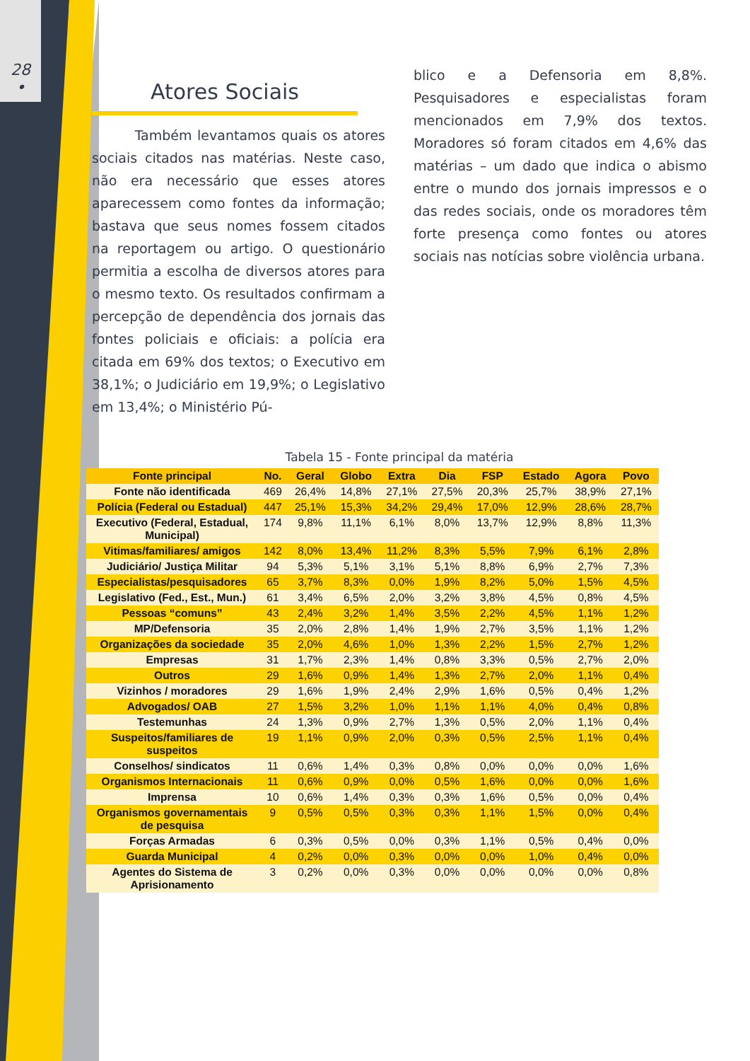28
•
Atores Sociais
Também levantamos quais os atores sociais citados nas matérias. Neste caso, não era necessário que esses atores aparecessem como fontes da informação; bastava que seus nomes fossem citados na reportagem ou artigo. O questionário permitia a escolha de diversos atores para o mesmo texto. Os resultados confirmam a percepção de dependência dos jornais das fontes policiais e oficiais: a polícia era citada em 69% dos textos; o Executivo em 38,1%; o Judiciário em 19,9%; o Legislativo em 13,4%; o Ministério Pú-
blico e a Defensoria em 8,8%. Pesquisadores e especialistas foram mencionados em 7,9% dos textos. Moradores só foram citados em 4,6% das matérias – um dado que indica o abismo entre o mundo dos jornais impressos e o das redes sociais, onde os moradores têm forte presença como fontes ou atores sociais nas notícias sobre violência urbana.
Tabela 15 - Fonte principal da matéria
| Fonte principal | No. | Geral | Globo | Extra | Dia | FSP | Estado | Agora | Povo |
| --- | --- | --- | --- | --- | --- | --- | --- | --- | --- |
| Fonte não identificada | 469 | 26,4% | 14,8% | 27,1% | 27,5% | 20,3% | 25,7% | 38,9% | 27,1% |
| Polícia (Federal ou Estadual) | 447 | 25,1% | 15,3% | 34,2% | 29,4% | 17,0% | 12,9% | 28,6% | 28,7% |
| Executivo (Federal, Estadual, Municipal) | 174 | 9,8% | 11,1% | 6,1% | 8,0% | 13,7% | 12,9% | 8,8% | 11,3% |
| Vitimas/familiares/ amigos | 142 | 8,0% | 13,4% | 11,2% | 8,3% | 5,5% | 7,9% | 6,1% | 2,8% |
| Judiciário/ Justiça Militar | 94 | 5,3% | 5,1% | 3,1% | 5,1% | 8,8% | 6,9% | 2,7% | 7,3% |
| Especialistas/pesquisadores | 65 | 3,7% | 8,3% | 0,0% | 1,9% | 8,2% | 5,0% | 1,5% | 4,5% |
| Legislativo (Fed., Est., Mun.) | 61 | 3,4% | 6,5% | 2,0% | 3,2% | 3,8% | 4,5% | 0,8% | 4,5% |
| Pessoas “comuns” | 43 | 2,4% | 3,2% | 1,4% | 3,5% | 2,2% | 4,5% | 1,1% | 1,2% |
| MP/Defensoria | 35 | 2,0% | 2,8% | 1,4% | 1,9% | 2,7% | 3,5% | 1,1% | 1,2% |
| Organizações da sociedade | 35 | 2,0% | 4,6% | 1,0% | 1,3% | 2,2% | 1,5% | 2,7% | 1,2% |
| Empresas | 31 | 1,7% | 2,3% | 1,4% | 0,8% | 3,3% | 0,5% | 2,7% | 2,0% |
| Outros | 29 | 1,6% | 0,9% | 1,4% | 1,3% | 2,7% | 2,0% | 1,1% | 0,4% |
| Vizinhos / moradores | 29 | 1,6% | 1,9% | 2,4% | 2,9% | 1,6% | 0,5% | 0,4% | 1,2% |
| Advogados/ OAB | 27 | 1,5% | 3,2% | 1,0% | 1,1% | 1,1% | 4,0% | 0,4% | 0,8% |
| Testemunhas | 24 | 1,3% | 0,9% | 2,7% | 1,3% | 0,5% | 2,0% | 1,1% | 0,4% |
| Suspeitos/familiares de suspeitos | 19 | 1,1% | 0,9% | 2,0% | 0,3% | 0,5% | 2,5% | 1,1% | 0,4% |
| Conselhos/ sindicatos | 11 | 0,6% | 1,4% | 0,3% | 0,8% | 0,0% | 0,0% | 0,0% | 1,6% |
| Organismos Internacionais | 11 | 0,6% | 0,9% | 0,0% | 0,5% | 1,6% | 0,0% | 0,0% | 1,6% |
| Imprensa | 10 | 0,6% | 1,4% | 0,3% | 0,3% | 1,6% | 0,5% | 0,0% | 0,4% |
| Organismos governamentais de pesquisa | 9 | 0,5% | 0,5% | 0,3% | 0,3% | 1,1% | 1,5% | 0,0% | 0,4% |
| Forças Armadas | 6 | 0,3% | 0,5% | 0,0% | 0,3% | 1,1% | 0,5% | 0,4% | 0,0% |
| Guarda Municipal | 4 | 0,2% | 0,0% | 0,3% | 0,0% | 0,0% | 1,0% | 0,4% | 0,0% |
| Agentes do Sistema de Aprisionamento | 3 | 0,2% | 0,0% | 0,3% | 0,0% | 0,0% | 0,0% | 0,0% | 0,8% |